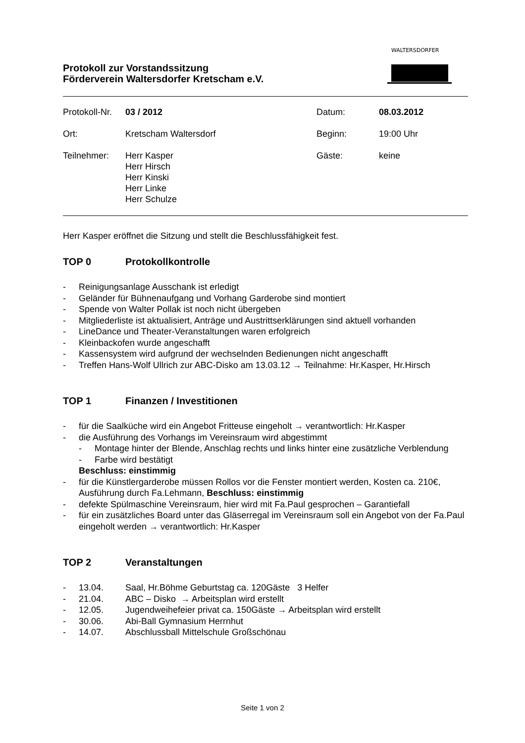Protokoll zur Vorstandssitzung
Förderverein Waltersdorfer Kretscham e.V.
WALTERSDORFER
| Protokoll-Nr. | 03 / 2012 | Datum: | 08.03.2012 |
| Ort: | Kretscham Waltersdorf | Beginn: | 19:00 Uhr |
| Teilnehmer: | Herr Kasper Herr Hirsch Herr Kinski Herr Linke Herr Schulze | Gäste: | keine |
Herr Kasper eröffnet die Sitzung und stellt die Beschlussfähigkeit fest.
TOP 0 Protokollkontrolle
- Reinigungsanlage Ausschank ist erledigt
- Geländer für Bühnenaufgang und Vorhang Garderobe sind montiert
- Spende von Walter Pollak ist noch nicht übergeben
- Mitgliederliste ist aktualisiert, Anträge und Austrittserklärungen sind aktuell vorhanden
- LineDance und Theater-Veranstaltungen waren erfolgreich
- Kleinbackofen wurde angeschafft
- Kassensystem wird aufgrund der wechselnden Bedienungen nicht angeschafft
- Treffen Hans-Wolf Ullrich zur ABC-Disko am 13.03.12 → Teilnahme: Hr.Kasper, Hr.Hirsch
TOP 1 Finanzen / Investitionen
- für die Saalküche wird ein Angebot Fritteuse eingeholt → verantwortlich: Hr.Kasper
- die Ausführung des Vorhangs im Vereinsraum wird abgestimmt
- Montage hinter der Blende, Anschlag rechts und links hinter eine zusätzliche Verblendung
- Farbe wird bestätigt
Beschluss: einstimmig
- für die Künstlergarderobe müssen Rollos vor die Fenster montiert werden, Kosten ca. 210€, Ausführung durch Fa.Lehmann, Beschluss: einstimmig
- defekte Spülmaschine Vereinsraum, hier wird mit Fa.Paul gesprochen – Garantiefall
- für ein zusätzliches Board unter das Gläserregal im Vereinsraum soll ein Angebot von der Fa.Paul eingeholt werden → verantwortlich: Hr.Kasper
TOP 2 Veranstaltungen
- 13.04. Saal, Hr.Böhme Geburtstag ca. 120Gäste 3 Helfer
- 21.04. ABC – Disko → Arbeitsplan wird erstellt
- 12.05. Jugendweihefeier privat ca. 150Gäste → Arbeitsplan wird erstellt
- 30.06. Abi-Ball Gymnasium Herrnhut
- 14.07. Abschlussball Mittelschule Großschönau
Seite 1 von 2